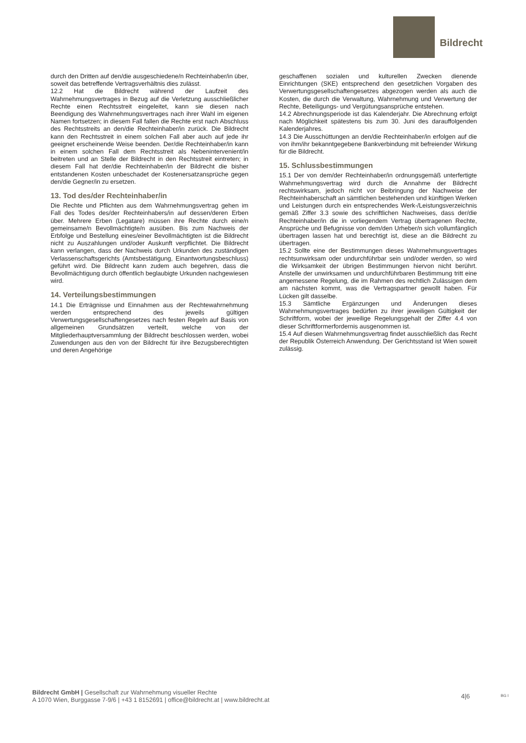Bildrecht
durch den Dritten auf den/die ausgeschiedene/n Rechteinhaber/in über, soweit das betreffende Vertragsverhältnis dies zulässt.
12.2 Hat die Bildrecht während der Laufzeit des Wahrnehmungsvertrages in Bezug auf die Verletzung ausschließlicher Rechte einen Rechtsstreit eingeleitet, kann sie diesen nach Beendigung des Wahrnehmungsvertrages nach ihrer Wahl im eigenen Namen fortsetzen; in diesem Fall fallen die Rechte erst nach Abschluss des Rechtsstreits an den/die Rechteinhaber/in zurück. Die Bildrecht kann den Rechtsstreit in einem solchen Fall aber auch auf jede ihr geeignet erscheinende Weise beenden. Der/die Rechteinhaber/in kann in einem solchen Fall dem Rechtsstreit als Nebenintervenient/in beitreten und an Stelle der Bildrecht in den Rechtsstreit eintreten; in diesem Fall hat der/die Rechteinhaber/in der Bildrecht die bisher entstandenen Kosten unbeschadet der Kostenersatzansprüche gegen den/die Gegner/in zu ersetzen.
13. Tod des/der Rechteinhaber/in
Die Rechte und Pflichten aus dem Wahrnehmungsvertrag gehen im Fall des Todes des/der Rechteinhabers/in auf dessen/deren Erben über. Mehrere Erben (Legatare) müssen ihre Rechte durch eine/n gemeinsame/n Bevollmächtigte/n ausüben. Bis zum Nachweis der Erbfolge und Bestellung eines/einer Bevollmächtigten ist die Bildrecht nicht zu Auszahlungen und/oder Auskunft verpflichtet. Die Bildrecht kann verlangen, dass der Nachweis durch Urkunden des zuständigen Verlassenschaftsgerichts (Amtsbestätigung, Einantwortungsbeschluss) geführt wird. Die Bildrecht kann zudem auch begehren, dass die Bevollmächtigung durch öffentlich beglaubigte Urkunden nachgewiesen wird.
14. Verteilungsbestimmungen
14.1 Die Erträgnisse und Einnahmen aus der Rechtewahrnehmung werden entsprechend des jeweils gültigen Verwertungsgesellschaftengesetzes nach festen Regeln auf Basis von allgemeinen Grundsätzen verteilt, welche von der Mitgliederhauptversammlung der Bildrecht beschlossen werden, wobei Zuwendungen aus den von der Bildrecht für ihre Bezugsberechtigten und deren Angehörige
geschaffenen sozialen und kulturellen Zwecken dienende Einrichtungen (SKE) entsprechend den gesetzlichen Vorgaben des Verwertungsgesellschaftengesetzes abgezogen werden als auch die Kosten, die durch die Verwaltung, Wahrnehmung und Verwertung der Rechte, Beteiligungs- und Vergütungsansprüche entstehen.
14.2 Abrechnungsperiode ist das Kalenderjahr. Die Abrechnung erfolgt nach Möglichkeit spätestens bis zum 30. Juni des darauffolgenden Kalenderjahres.
14.3 Die Ausschüttungen an den/die Rechteinhaber/in erfolgen auf die von ihm/ihr bekanntgegebene Bankverbindung mit befreiender Wirkung für die Bildrecht.
15. Schlussbestimmungen
15.1 Der von dem/der Rechteinhaber/in ordnungsgemäß unterfertigte Wahrnehmungsvertrag wird durch die Annahme der Bildrecht rechtswirksam, jedoch nicht vor Beibringung der Nachweise der Rechteinhaberschaft an sämtlichen bestehenden und künftigen Werken und Leistungen durch ein entsprechendes Werk-/Leistungsverzeichnis gemäß Ziffer 3.3 sowie des schriftlichen Nachweises, dass der/die Rechteinhaber/in die in vorliegendem Vertrag übertragenen Rechte, Ansprüche und Befugnisse von dem/den Urheber/n sich vollumfänglich übertragen lassen hat und berechtigt ist, diese an die Bildrecht zu übertragen.
15.2 Sollte eine der Bestimmungen dieses Wahrnehmungsvertrages rechtsunwirksam oder undurchführbar sein und/oder werden, so wird die Wirksamkeit der übrigen Bestimmungen hiervon nicht berührt. Anstelle der unwirksamen und undurchführbaren Bestimmung tritt eine angemessene Regelung, die im Rahmen des rechtlich Zulässigen dem am nächsten kommt, was die Vertragspartner gewollt haben. Für Lücken gilt dasselbe.
15.3 Sämtliche Ergänzungen und Änderungen dieses Wahrnehmungsvertrages bedürfen zu ihrer jeweiligen Gültigkeit der Schriftform, wobei der jeweilige Regelungsgehalt der Ziffer 4.4 von dieser Schriftformerfordernis ausgenommen ist.
15.4 Auf diesen Wahrnehmungsvertrag findet ausschließlich das Recht der Republik Österreich Anwendung. Der Gerichtsstand ist Wien soweit zulässig.
Bildrecht GmbH | Gesellschaft zur Wahrnehmung visueller Rechte
A 1070 Wien, Burggasse 7-9/6 | +43 1 8152691 | office@bildrecht.at | www.bildrecht.at
4|6 BG I